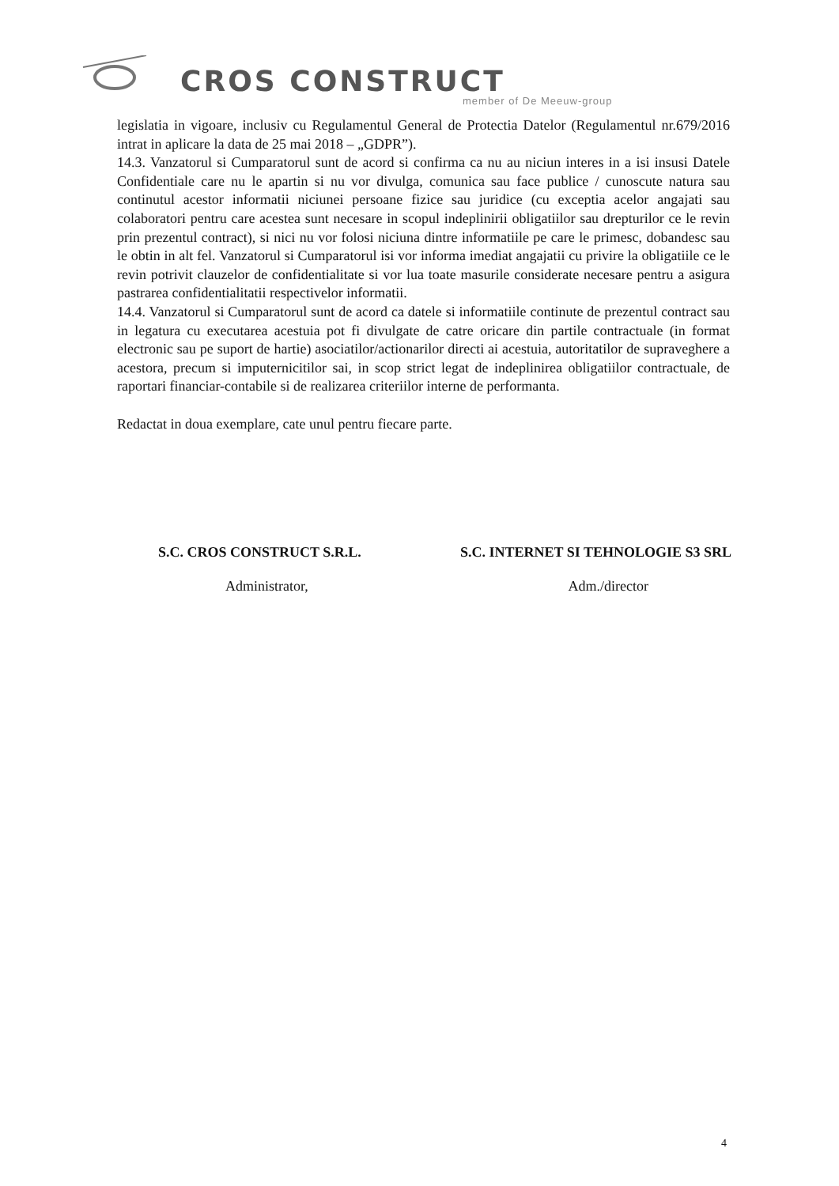CROS CONSTRUCT
member of De Meeuw-group
legislatia in vigoare, inclusiv cu Regulamentul General de Protectia Datelor (Regulamentul nr.679/2016 intrat in aplicare la data de 25 mai 2018 – „GDPR”).
14.3. Vanzatorul si Cumparatorul sunt de acord si confirma ca nu au niciun interes in a isi insusi Datele Confidentiale care nu le apartin si nu vor divulga, comunica sau face publice / cunoscute natura sau continutul acestor informatii niciunei persoane fizice sau juridice (cu exceptia acelor angajati sau colaboratori pentru care acestea sunt necesare in scopul indeplinirii obligatiilor sau drepturilor ce le revin prin prezentul contract), si nici nu vor folosi niciuna dintre informatiile pe care le primesc, dobandesc sau le obtin in alt fel. Vanzatorul si Cumparatorul isi vor informa imediat angajatii cu privire la obligatiile ce le revin potrivit clauzelor de confidentialitate si vor lua toate masurile considerate necesare pentru a asigura pastrarea confidentialitatii respectivelor informatii.
14.4. Vanzatorul si Cumparatorul sunt de acord ca datele si informatiile continute de prezentul contract sau in legatura cu executarea acestuia pot fi divulgate de catre oricare din partile contractuale (in format electronic sau pe suport de hartie) asociatilor/actionarilor directi ai acestuia, autoritatilor de supraveghere a acestora, precum si imputernicitilor sai, in scop strict legat de indeplinirea obligatiilor contractuale, de raportari financiar-contabile si de realizarea criteriilor interne de performanta.
Redactat in doua exemplare, cate unul pentru fiecare parte.
S.C. CROS CONSTRUCT S.R.L. S.C. INTERNET SI TEHNOLOGIE S3 SRL
Administrator, Adm./director
4